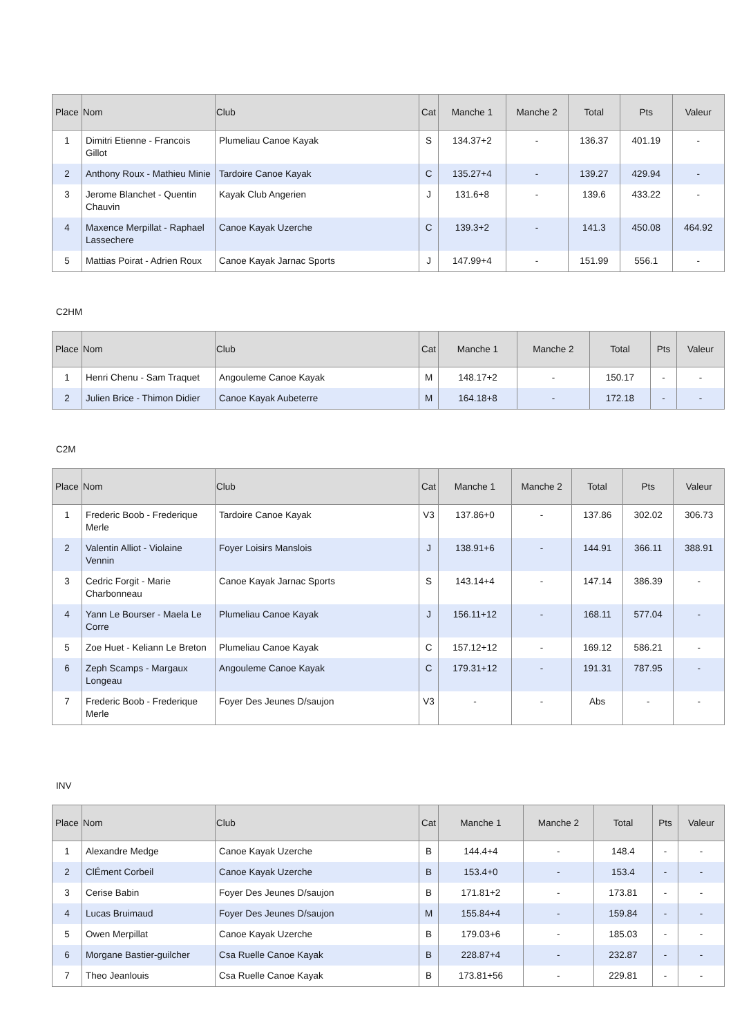| Place | Nom | Club | Cat | Manche 1 | Manche 2 | Total | Pts | Valeur |
| --- | --- | --- | --- | --- | --- | --- | --- | --- |
| 1 | Dimitri Etienne - Francois Gillot | Plumeliau Canoe Kayak | S | 134.37+2 | - | 136.37 | 401.19 | - |
| 2 | Anthony Roux - Mathieu Minie | Tardoire Canoe Kayak | C | 135.27+4 | - | 139.27 | 429.94 | - |
| 3 | Jerome Blanchet - Quentin Chauvin | Kayak Club Angerien | J | 131.6+8 | - | 139.6 | 433.22 | - |
| 4 | Maxence Merpillat - Raphael Lassechere | Canoe Kayak Uzerche | C | 139.3+2 | - | 141.3 | 450.08 | 464.92 |
| 5 | Mattias Poirat - Adrien Roux | Canoe Kayak Jarnac Sports | J | 147.99+4 | - | 151.99 | 556.1 | - |
C2HM
| Place | Nom | Club | Cat | Manche 1 | Manche 2 | Total | Pts | Valeur |
| --- | --- | --- | --- | --- | --- | --- | --- | --- |
| 1 | Henri Chenu - Sam Traquet | Angouleme Canoe Kayak | M | 148.17+2 | - | 150.17 | - | - |
| 2 | Julien Brice - Thimon Didier | Canoe Kayak Aubeterre | M | 164.18+8 | - | 172.18 | - | - |
C2M
| Place | Nom | Club | Cat | Manche 1 | Manche 2 | Total | Pts | Valeur |
| --- | --- | --- | --- | --- | --- | --- | --- | --- |
| 1 | Frederic Boob - Frederique Merle | Tardoire Canoe Kayak | V3 | 137.86+0 | - | 137.86 | 302.02 | 306.73 |
| 2 | Valentin Alliot - Violaine Vennin | Foyer Loisirs Manslois | J | 138.91+6 | - | 144.91 | 366.11 | 388.91 |
| 3 | Cedric Forgit - Marie Charbonneau | Canoe Kayak Jarnac Sports | S | 143.14+4 | - | 147.14 | 386.39 | - |
| 4 | Yann Le Bourser - Maela Le Corre | Plumeliau Canoe Kayak | J | 156.11+12 | - | 168.11 | 577.04 | - |
| 5 | Zoe Huet - Keliann Le Breton | Plumeliau Canoe Kayak | C | 157.12+12 | - | 169.12 | 586.21 | - |
| 6 | Zeph Scamps - Margaux Longeau | Angouleme Canoe Kayak | C | 179.31+12 | - | 191.31 | 787.95 | - |
| 7 | Frederic Boob - Frederique Merle | Foyer Des Jeunes D/saujon | V3 | - | - | Abs | - | - |
INV
| Place | Nom | Club | Cat | Manche 1 | Manche 2 | Total | Pts | Valeur |
| --- | --- | --- | --- | --- | --- | --- | --- | --- |
| 1 | Alexandre Medge | Canoe Kayak Uzerche | B | 144.4+4 | - | 148.4 | - | - |
| 2 | ClÉment Corbeil | Canoe Kayak Uzerche | B | 153.4+0 | - | 153.4 | - | - |
| 3 | Cerise Babin | Foyer Des Jeunes D/saujon | B | 171.81+2 | - | 173.81 | - | - |
| 4 | Lucas Bruimaud | Foyer Des Jeunes D/saujon | M | 155.84+4 | - | 159.84 | - | - |
| 5 | Owen Merpillat | Canoe Kayak Uzerche | B | 179.03+6 | - | 185.03 | - | - |
| 6 | Morgane Bastier-guilcher | Csa Ruelle Canoe Kayak | B | 228.87+4 | - | 232.87 | - | - |
| 7 | Theo Jeanlouis | Csa Ruelle Canoe Kayak | B | 173.81+56 | - | 229.81 | - | - |